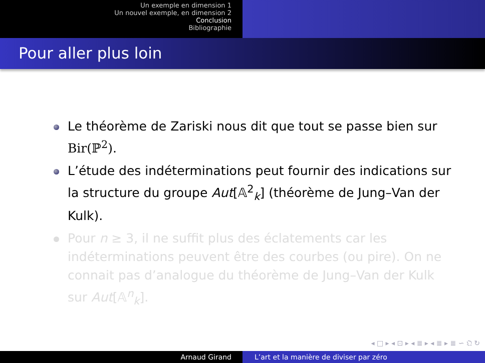Un exemple en dimension 1
Un nouvel exemple, en dimension 2
Conclusion
Bibliographie
Pour aller plus loin
Le théorème de Zariski nous dit que tout se passe bien sur Bir(ℙ<sup>2</sup>).
L’étude des indéterminations peut fournir des indications sur la structure du groupe Aut[𝔸<sup>2</sup><sub>k</sub>] (théorème de Jung–Van der Kulk).
Pour n ≥ 3, il ne suffit plus des éclatements car les indéterminations peuvent être des courbes (ou pire). On ne connait pas d’analogue du théorème de Jung–Van der Kulk sur Aut[𝔸<sup>n</sup><sub>k</sub>].
◂ □ ▸ ◂ ⊡ ▸ ◂ ≣ ▸ ◂ ≣ ▸ ≣ ∽ 𝔔 ↻
Arnaud Girand L’art et la manière de diviser par zéro